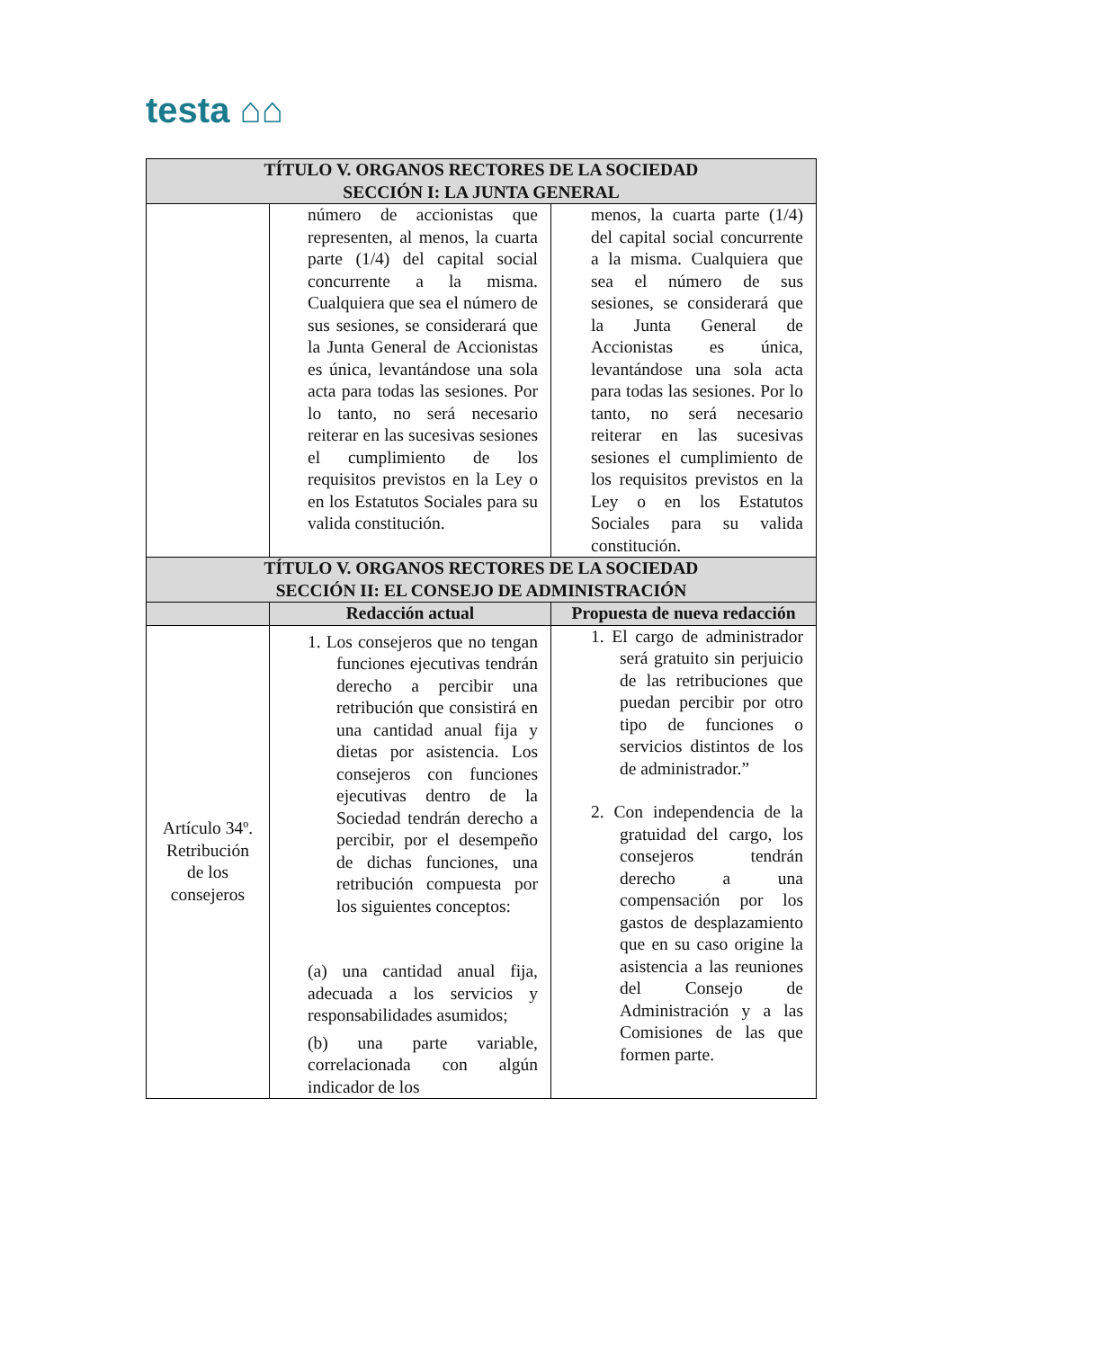testa ⌂⌂
| TÍTULO V. ORGANOS RECTORES DE LA SOCIEDAD SECCIÓN I: LA JUNTA GENERAL | | |
| --- | --- | --- |
| | número de accionistas que representen, al menos, la cuarta parte (1/4) del capital social concurrente a la misma. Cualquiera que sea el número de sus sesiones, se considerará que la Junta General de Accionistas es única, levantándose una sola acta para todas las sesiones. Por lo tanto, no será necesario reiterar en las sucesivas sesiones el cumplimiento de los requisitos previstos en la Ley o en los Estatutos Sociales para su valida constitución. | menos, la cuarta parte (1/4) del capital social concurrente a la misma. Cualquiera que sea el número de sus sesiones, se considerará que la Junta General de Accionistas es única, levantándose una sola acta para todas las sesiones. Por lo tanto, no será necesario reiterar en las sucesivas sesiones el cumplimiento de los requisitos previstos en la Ley o en los Estatutos Sociales para su valida constitución. |
| TÍTULO V. ORGANOS RECTORES DE LA SOCIEDAD SECCIÓN II: EL CONSEJO DE ADMINISTRACIÓN | | |
| | Redacción actual | Propuesta de nueva redacción |
| Artículo 34º. Retribución de los consejeros | 1. Los consejeros que no tengan funciones ejecutivas tendrán derecho a percibir una retribución que consistirá en una cantidad anual fija y dietas por asistencia. Los consejeros con funciones ejecutivas dentro de la Sociedad tendrán derecho a percibir, por el desempeño de dichas funciones, una retribución compuesta por los siguientes conceptos: (a) una cantidad anual fija, adecuada a los servicios y responsabilidades asumidos; (b) una parte variable, correlacionada con algún indicador de los | 1. El cargo de administrador será gratuito sin perjuicio de las retribuciones que puedan percibir por otro tipo de funciones o servicios distintos de los de administrador.” 2. Con independencia de la gratuidad del cargo, los consejeros tendrán derecho a una compensación por los gastos de desplazamiento que en su caso origine la asistencia a las reuniones del Consejo de Administración y a las Comisiones de las que formen parte. |